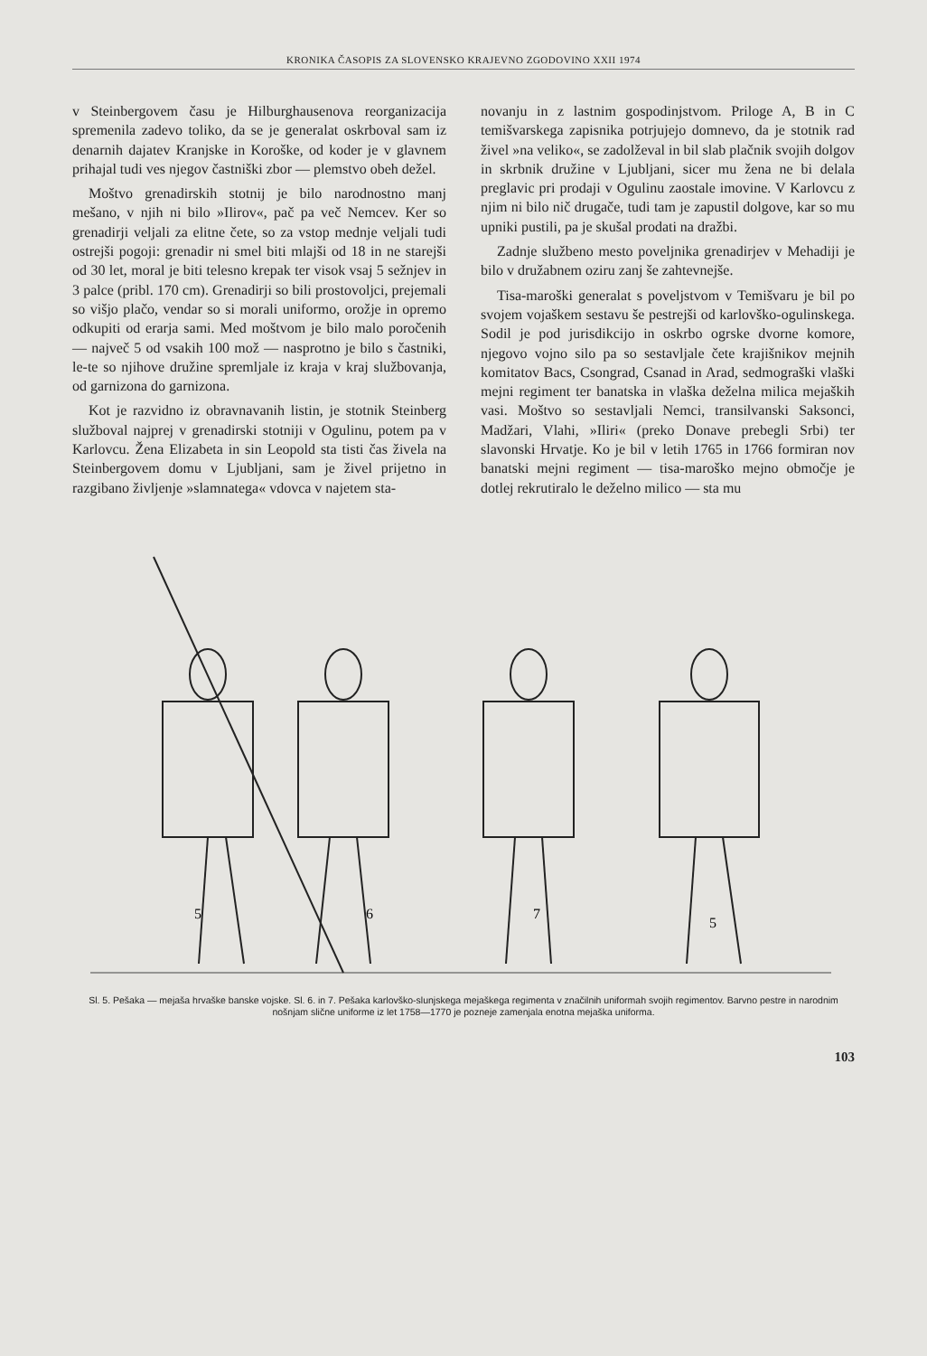KRONIKA ČASOPIS ZA SLOVENSKO KRAJEVNO ZGODOVINO XXII 1974
v Steinbergovem času je Hilburghausenova reorganizacija spremenila zadevo toliko, da se je generalat oskrboval sam iz denarnih dajatev Kranjske in Koroške, od koder je v glavnem prihajal tudi ves njegov častniški zbor — plemstvo obeh dežel.
Moštvo grenadirskih stotnij je bilo narodnostno manj mešano, v njih ni bilo »Ilirov«, pač pa več Nemcev. Ker so grenadirji veljali za elitne čete, so za vstop mednje veljali tudi ostrejši pogoji: grenadir ni smel biti mlajši od 18 in ne starejši od 30 let, moral je biti telesno krepak ter visok vsaj 5 sežnjev in 3 palce (pribl. 170 cm). Grenadirji so bili prostovoljci, prejemali so višjo plačo, vendar so si morali uniformo, orožje in opremo odkupiti od erarja sami. Med moštvom je bilo malo poročenih — največ 5 od vsakih 100 mož — nasprotno je bilo s častniki, le-te so njihove družine spremljale iz kraja v kraj službovanja, od garnizona do garnizona.
Kot je razvidno iz obravnavanih listin, je stotnik Steinberg služboval najprej v grenadirski stotniji v Ogulinu, potem pa v Karlovcu. Žena Elizabeta in sin Leopold sta tisti čas živela na Steinbergovem domu v Ljubljani, sam je živel prijetno in razgibano življenje »slamnatega« vdovca v najetem sta-
novanju in z lastnim gospodinjstvom. Priloge A, B in C temišvarskega zapisnika potrjujejo domnevo, da je stotnik rad živel »na veliko«, se zadolževal in bil slab plačnik svojih dolgov in skrbnik družine v Ljubljani, sicer mu žena ne bi delala preglavic pri prodaji v Ogulinu zaostale imovine. V Karlovcu z njim ni bilo nič drugače, tudi tam je zapustil dolgove, kar so mu upniki pustili, pa je skušal prodati na dražbi.
Zadnje službeno mesto poveljnika grenadirjev v Mehadiji je bilo v družabnem oziru zanj še zahtevnejše.
Tisa-maroški generalat s poveljstvom v Temišvaru je bil po svojem vojaškem sestavu še pestrejši od karlovško-ogulinskega. Sodil je pod jurisdikcijo in oskrbo ogrske dvorne komore, njegovo vojno silo pa so sestavljale čete krajišnikov mejnih komitatov Bacs, Csongrad, Csanad in Arad, sedmograški vlaški mejni regiment ter banatska in vlaška deželna milica mejaških vasi. Moštvo so sestavljali Nemci, transilvanski Saksonci, Madžari, Vlahi, »Iliri« (preko Donave prebegli Srbi) ter slavonski Hrvatje. Ko je bil v letih 1765 in 1766 formiran nov banatski mejni regiment — tisa-maroško mejno območje je dotlej rekrutiralo le deželno milico — sta mu
5
6
7
5
Sl. 5. Pešaka — mejaša hrvaške banske vojske. Sl. 6. in 7. Pešaka karlovško-slunjskega mejaškega regimenta v značilnih uniformah svojih regimentov. Barvno pestre in narodnim nošnjam slične uniforme iz let 1758—1770 je pozneje zamenjala enotna mejaška uniforma.
103